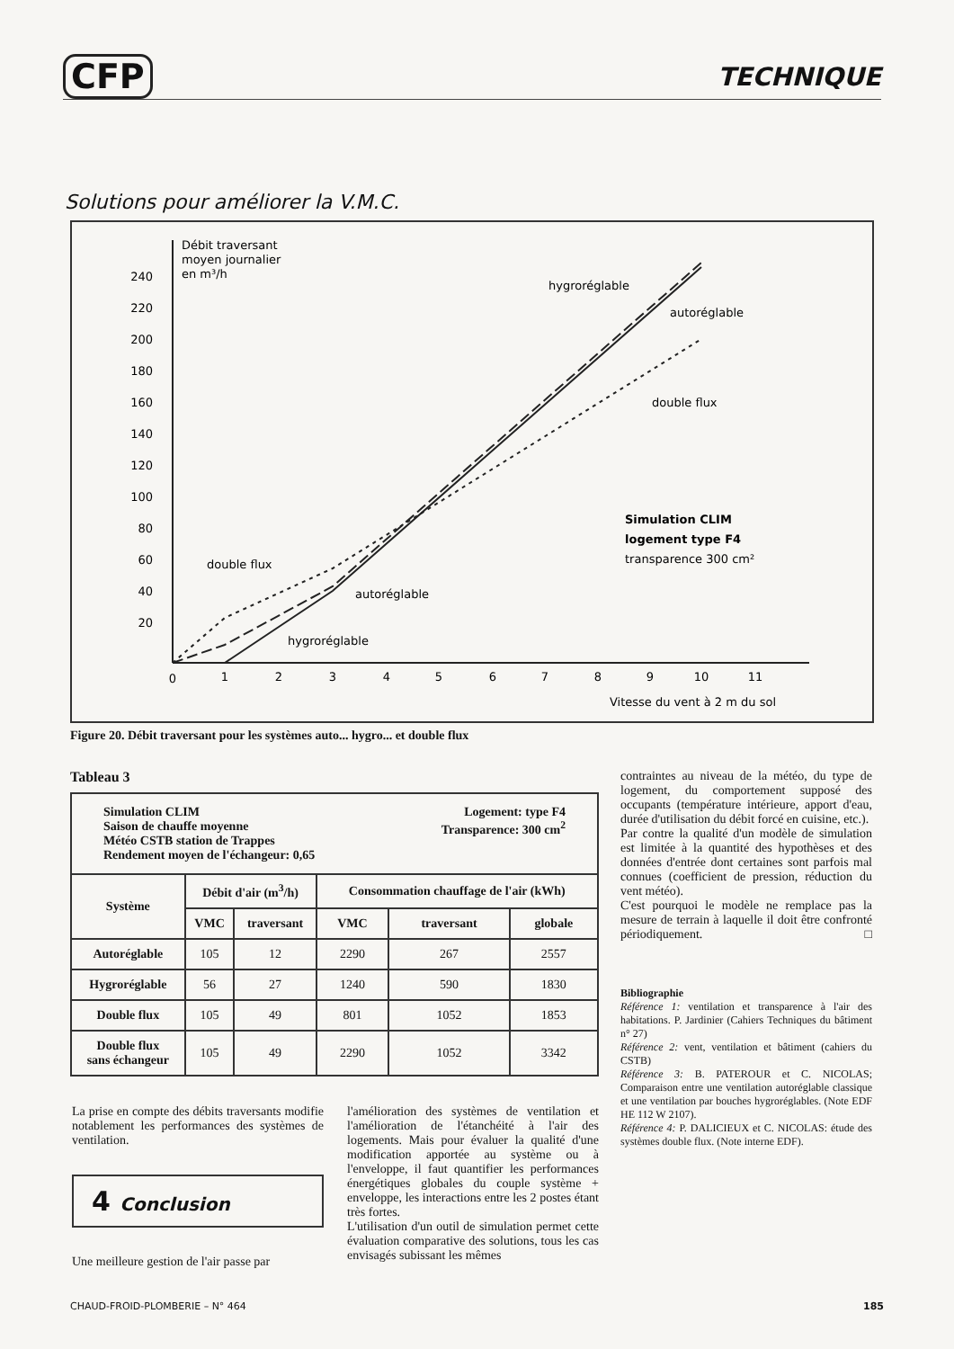CFP TECHNIQUE
Solutions pour améliorer la V.M.C.
Débit traversant
moyen journalier
en m³/h
240
220
200
180
160
140
120
100
80
60
40
20
0
1
2
3
4
5
6
7
8
9
10
11
Vitesse du vent à 2 m du sol
hygroréglable
autoréglable
double flux
double flux
autoréglable
hygroréglable
Simulation CLIM
logement type F4
transparence 300 cm²
Figure 20. Débit traversant pour les systèmes auto... hygro... et double flux
Tableau 3
| Simulation CLIM Saison de chauffe moyenne Météo CSTB station de Trappes Rendement moyen de l'échangeur: 0,65 Logement: type F4 Transparence: 300 cm<sup>2</sup> | | | | | |
| Système | Débit d'air (m<sup>3</sup>/h) | | Consommation chauffage de l'air (kWh) | | |
| | VMC | traversant | VMC | traversant | globale |
| Autoréglable | 105 | 12 | 2290 | 267 | 2557 |
| Hygroréglable | 56 | 27 | 1240 | 590 | 1830 |
| Double flux | 105 | 49 | 801 | 1052 | 1853 |
| Double flux sans échangeur | 105 | 49 | 2290 | 1052 | 3342 |
La prise en compte des débits traversants modifie notablement les performances des systèmes de ventilation.
4 Conclusion
Une meilleure gestion de l'air passe par
l'amélioration des systèmes de ventilation et l'amélioration de l'étanchéité à l'air des logements. Mais pour évaluer la qualité d'une modification apportée au système ou à l'enveloppe, il faut quantifier les performances énergétiques globales du couple système + enveloppe, les interactions entre les 2 postes étant très fortes.
L'utilisation d'un outil de simulation permet cette évaluation comparative des solutions, tous les cas envisagés subissant les mêmes
contraintes au niveau de la météo, du type de logement, du comportement supposé des occupants (température intérieure, apport d'eau, durée d'utilisation du débit forcé en cuisine, etc.).
Par contre la qualité d'un modèle de simulation est limitée à la quantité des hypothèses et des données d'entrée dont certaines sont parfois mal connues (coefficient de pression, réduction du vent météo).
C'est pourquoi le modèle ne remplace pas la mesure de terrain à laquelle il doit être confronté périodiquement. □
Bibliographie
Référence 1: ventilation et transparence à l'air des habitations. P. Jardinier (Cahiers Techniques du bâtiment n° 27)
Référence 2: vent, ventilation et bâtiment (cahiers du CSTB)
Référence 3: B. PATEROUR et C. NICOLAS; Comparaison entre une ventilation autoréglable classique et une ventilation par bouches hygroréglables. (Note EDF HE 112 W 2107).
Référence 4: P. DALICIEUX et C. NICOLAS: étude des systèmes double flux. (Note interne EDF).
CHAUD-FROID-PLOMBERIE – N° 464 185